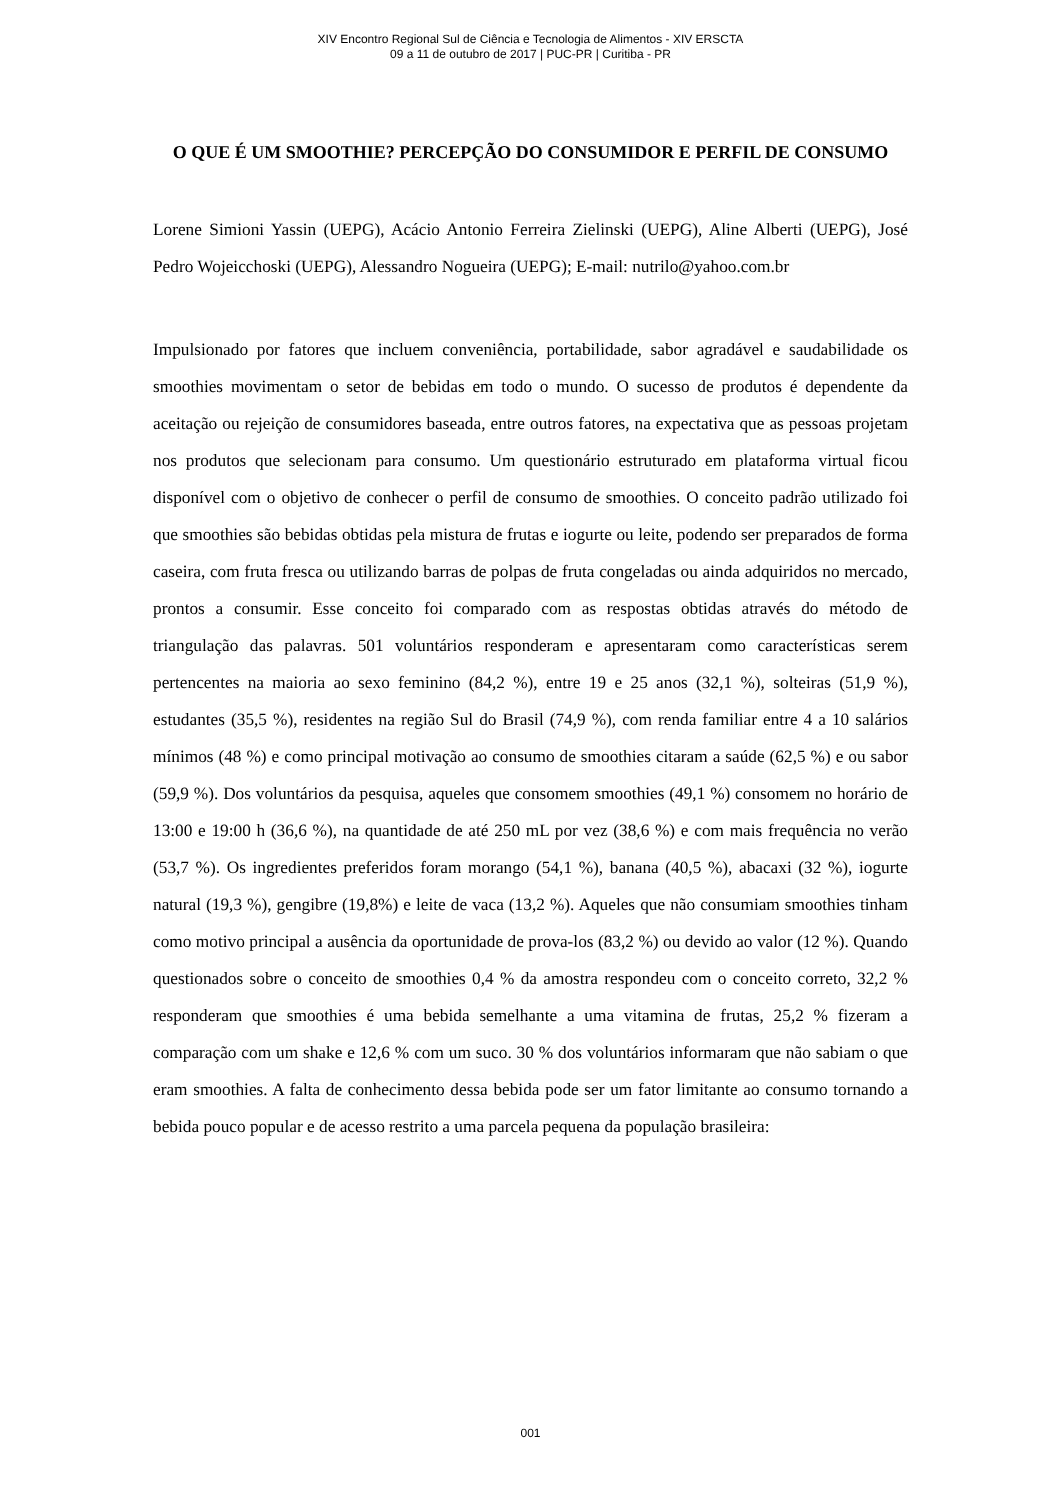XIV Encontro Regional Sul de Ciência e Tecnologia de Alimentos - XIV ERSCTA
09 a 11 de outubro de 2017 | PUC-PR | Curitiba - PR
O QUE É UM SMOOTHIE? PERCEPÇÃO DO CONSUMIDOR E PERFIL DE CONSUMO
Lorene Simioni Yassin (UEPG), Acácio Antonio Ferreira Zielinski (UEPG), Aline Alberti (UEPG), José Pedro Wojeicchoski (UEPG), Alessandro Nogueira (UEPG); E-mail: nutrilo@yahoo.com.br
Impulsionado por fatores que incluem conveniência, portabilidade, sabor agradável e saudabilidade os smoothies movimentam o setor de bebidas em todo o mundo. O sucesso de produtos é dependente da aceitação ou rejeição de consumidores baseada, entre outros fatores, na expectativa que as pessoas projetam nos produtos que selecionam para consumo. Um questionário estruturado em plataforma virtual ficou disponível com o objetivo de conhecer o perfil de consumo de smoothies. O conceito padrão utilizado foi que smoothies são bebidas obtidas pela mistura de frutas e iogurte ou leite, podendo ser preparados de forma caseira, com fruta fresca ou utilizando barras de polpas de fruta congeladas ou ainda adquiridos no mercado, prontos a consumir. Esse conceito foi comparado com as respostas obtidas através do método de triangulação das palavras. 501 voluntários responderam e apresentaram como características serem pertencentes na maioria ao sexo feminino (84,2 %), entre 19 e 25 anos (32,1 %), solteiras (51,9 %), estudantes (35,5 %), residentes na região Sul do Brasil (74,9 %), com renda familiar entre 4 a 10 salários mínimos (48 %) e como principal motivação ao consumo de smoothies citaram a saúde (62,5 %) e ou sabor (59,9 %). Dos voluntários da pesquisa, aqueles que consomem smoothies (49,1 %) consomem no horário de 13:00 e 19:00 h (36,6 %), na quantidade de até 250 mL por vez (38,6 %) e com mais frequência no verão (53,7 %). Os ingredientes preferidos foram morango (54,1 %), banana (40,5 %), abacaxi (32 %), iogurte natural (19,3 %), gengibre (19,8%) e leite de vaca (13,2 %). Aqueles que não consumiam smoothies tinham como motivo principal a ausência da oportunidade de prova-los (83,2 %) ou devido ao valor (12 %). Quando questionados sobre o conceito de smoothies 0,4 % da amostra respondeu com o conceito correto, 32,2 % responderam que smoothies é uma bebida semelhante a uma vitamina de frutas, 25,2 % fizeram a comparação com um shake e 12,6 % com um suco. 30 % dos voluntários informaram que não sabiam o que eram smoothies. A falta de conhecimento dessa bebida pode ser um fator limitante ao consumo tornando a bebida pouco popular e de acesso restrito a uma parcela pequena da população brasileira:
001